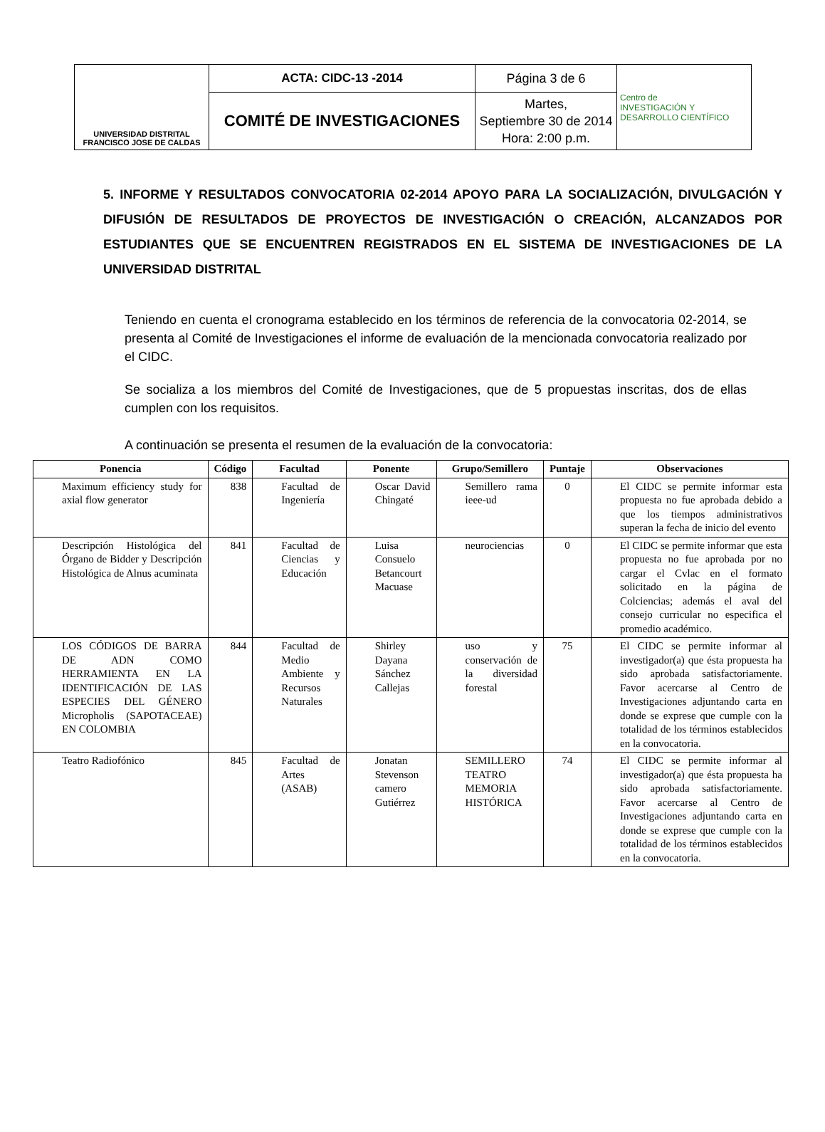| UNIVERSIDAD DISTRITAL FRANCISCO JOSE DE CALDAS | ACTA: CIDC-13 -2014 | Página 3 de 6 | Centro de INVESTIGACIÓN Y DESARROLLO CIENTÍFICO |
| | COMITÉ DE INVESTIGACIONES | Martes, Septiembre 30 de 2014 Hora: 2:00 p.m. | |
5. INFORME Y RESULTADOS CONVOCATORIA 02-2014 APOYO PARA LA SOCIALIZACIÓN, DIVULGACIÓN Y DIFUSIÓN DE RESULTADOS DE PROYECTOS DE INVESTIGACIÓN O CREACIÓN, ALCANZADOS POR ESTUDIANTES QUE SE ENCUENTREN REGISTRADOS EN EL SISTEMA DE INVESTIGACIONES DE LA UNIVERSIDAD DISTRITAL
Teniendo en cuenta el cronograma establecido en los términos de referencia de la convocatoria 02-2014, se presenta al Comité de Investigaciones el informe de evaluación de la mencionada convocatoria realizado por el CIDC.
Se socializa a los miembros del Comité de Investigaciones, que de 5 propuestas inscritas, dos de ellas cumplen con los requisitos.
A continuación se presenta el resumen de la evaluación de la convocatoria:
| Ponencia | Código | Facultad | Ponente | Grupo/Semillero | Puntaje | Observaciones |
| --- | --- | --- | --- | --- | --- | --- |
| Maximum efficiency study for axial flow generator | 838 | Facultad de Ingeniería | Oscar David Chingaté | Semillero rama ieee-ud | 0 | El CIDC se permite informar esta propuesta no fue aprobada debido a que los tiempos administrativos superan la fecha de inicio del evento |
| Descripción Histológica del Órgano de Bidder y Descripción Histológica de Alnus acuminata | 841 | Facultad de Ciencias y Educación | Luisa Consuelo Betancourt Macuase | neurociencias | 0 | El CIDC se permite informar que esta propuesta no fue aprobada por no cargar el Cvlac en el formato solicitado en la página de Colciencias; además el aval del consejo curricular no especifica el promedio académico. |
| LOS CÓDIGOS DE BARRA DE ADN COMO HERRAMIENTA EN LA IDENTIFICACIÓN DE LAS ESPECIES DEL GÉNERO Micropholis (SAPOTACEAE) EN COLOMBIA | 844 | Facultad de Medio Ambiente y Recursos Naturales | Shirley Dayana Sánchez Callejas | uso y conservación de la diversidad forestal | 75 | El CIDC se permite informar al investigador(a) que ésta propuesta ha sido aprobada satisfactoriamente. Favor acercarse al Centro de Investigaciones adjuntando carta en donde se exprese que cumple con la totalidad de los términos establecidos en la convocatoria. |
| Teatro Radiofónico | 845 | Facultad de Artes (ASAB) | Jonatan Stevenson camero Gutiérrez | SEMILLERO TEATRO MEMORIA HISTÓRICA | 74 | El CIDC se permite informar al investigador(a) que ésta propuesta ha sido aprobada satisfactoriamente. Favor acercarse al Centro de Investigaciones adjuntando carta en donde se exprese que cumple con la totalidad de los términos establecidos en la convocatoria. |